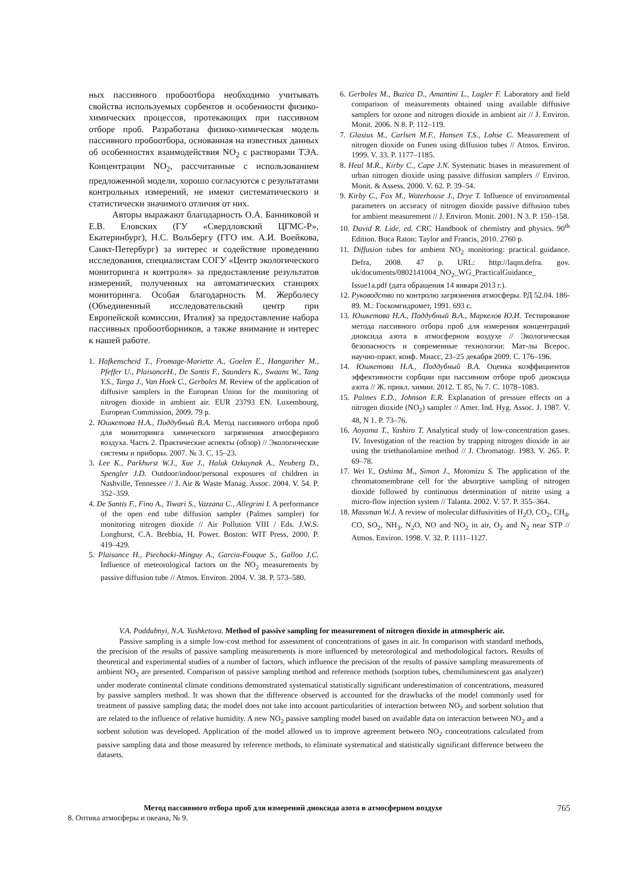ных пассивного пробоотбора необходимо учитывать свойства используемых сорбентов и особенности физико-химических процессов, протекающих при пассивном отборе проб. Разработана физико-химическая модель пассивного пробоотбора, основанная на известных данных об особенностях взаимодействия NO<sub>2</sub> с растворами ТЭА. Концентрации NO<sub>2</sub>, рассчитанные с использованием предложенной модели, хорошо согласуются с результатами контрольных измерений, не имеют систематического и статистически значимого отличия от них.
Авторы выражают благодарность О.А. Банниковой и Е.В. Еловских (ГУ «Свердловский ЦГМС-Р», Екатеринбург), Н.С. Вольбергу (ГГО им. А.И. Воейкова, Санкт-Петербург) за интерес и содействие проведению исследования, специалистам СОГУ «Центр экологического мониторинга и контроля» за предоставление результатов измерений, полученных на автоматических станциях мониторинга. Особая благодарность М. Жерболесу (Объединенный исследовательский центр при Европейской комиссии, Италия) за предоставление набора пассивных пробоотборников, а также внимание и интерес к нашей работе.
1. Hafkenscheid T., Fromage-Mariette A., Goelen E., Hangarther M., Pfeffer U., PlaisanceH., De Santis F., Saunders K., Swaans W., Tang Y.S., Targa J., Van Hoek C., Gerboles M. Review of the application of diffusive samplers in the European Union for the monitoring of nitrogen dioxide in ambient air. EUR 23793 EN. Luxembourg, European Commission, 2009. 79 p.
2. Юшкетова Н.А., Поддубный В.А. Метод пассивного отбора проб для мониторинга химического загрязнения атмосферного воздуха. Часть 2. Практические аспекты (обзор) // Экологические системы и приборы. 2007. № 3. С. 15–23.
3. Lee K., Parkhurst W.J., Xue J., Haluk Ozkaynak A., Neuberg D., Spengler J.D. Outdoor/indoor/personal exposures of children in Nashville, Tennessee // J. Air & Waste Manag. Assoc. 2004. V. 54. P. 352–359.
4. De Santis F., Fino A., Tiwari S., Vazzana C., Allegrini I. A performance of the open end tube diffusion sampler (Palmes sampler) for monitoring nitrogen dioxide // Air Pollution VIII / Eds. J.W.S. Longhurst, C.A. Brebbia, H. Power. Boston: WIT Press, 2000. P. 419–429.
5. Plaisance H., Piechocki-Minguy A., Garcia-Fouque S., Galloo J.C. Influence of meteorological factors on the NO<sub>2</sub> measurements by passive diffusion tube // Atmos. Environ. 2004. V. 38. P. 573–580.
6. Gerboles M., Buzica D., Amantini L., Lagler F. Laboratory and field comparison of measurements obtained using available diffusive samplers for ozone and nitrogen dioxide in ambient air // J. Environ. Monit. 2006. N 8. P. 112–119.
7. Glasius M., Carlsen M.F., Hansen T.S., Lohse C. Measurement of nitrogen dioxide on Funen using diffusion tubes // Atmos. Environ. 1999. V. 33. P. 1177–1185.
8. Heal M.R., Kirby C., Cape J.N. Systematic biases in measurement of urban nitrogen dioxide using passive diffusion samplers // Environ. Monit. & Assess. 2000. V. 62. P. 39–54.
9. Kirby C., Fox M., Waterhouse J., Drye T. Influence of environmental parameters on accuracy of nitrogen dioxide passive diffusion tubes for ambient measurement // J. Environ. Monit. 2001. N 3. P. 150–158.
10. David R. Lide, ed. CRC Handbook of chemistry and physics. 90<sup>th</sup> Edition. Boca Raton: Taylor and Francis, 2010. 2760 p.
11. Diffusion tubes for ambient NO<sub>2</sub> monitoring: practical guidance. Defra, 2008. 47 p. URL: http://laqm.defra. gov. uk/documents/0802141004_NO<sub>2</sub>_WG_PracticalGuidance_ Issue1a.pdf (дата обращения 14 января 2013 г.).
12. Руководство по контролю загрязнения атмосферы. РД 52.04. 186-89. М.: Госкомгидромет, 1991. 693 с.
13. Юшкетова Н.А., Поддубный В.А., Маркелов Ю.И. Тестирование метода пассивного отбора проб для измерения концентраций диоксида азота в атмосферном воздухе // Экологическая безопасность и современные технологии: Мат-лы Всерос. научно-практ. конф. Миасс, 23–25 декабря 2009. С. 176–196.
14. Юшкетова Н.А., Поддубный В.А. Оценка коэффициентов эффективности сорбции при пассивном отборе проб диоксида азота // Ж. прикл. химии. 2012. Т. 85, № 7. С. 1078–1083.
15. Palmes E.D., Johnson E.R. Explanation of pressure effects on a nitrogen dioxide (NO<sub>2</sub>) sampler // Amer. Ind. Hyg. Assoc. J. 1987. V. 48, N 1. P. 73–76.
16. Aoyama T., Yashiro T. Analytical study of low-concentration gases. IV. Investigation of the reaction by trapping nitrogen dioxide in air using the triethanolamine method // J. Chromatogr. 1983. V. 265. P. 69–78.
17. Wei Y., Oshima M., Simon J., Motomizu S. The application of the chromatomembrane cell for the absorptive sampling of nitrogen dioxide followed by continuous determination of nitrite using a micro-flow injection system // Talanta. 2002. V. 57. P. 355–364.
18. Massman W.J. A review of molecular diffusivities of H<sub>2</sub>O, CO<sub>2</sub>, CH<sub>4</sub>, CO, SO<sub>2</sub>, NH<sub>3</sub>, N<sub>2</sub>O, NO and NO<sub>2</sub> in air, O<sub>2</sub> and N<sub>2</sub> near STP // Atmos. Environ. 1998. V. 32. P. 1111–1127.
V.A. Poddubnyi, N.A. Yushketova. Method of passive sampling for measurement of nitrogen dioxide in atmospheric air.
Passive sampling is a simple low-cost method for assessment of concentrations of gases in air. In comparison with standard methods, the precision of the results of passive sampling measurements is more influenced by meteorological and methodological factors. Results of theoretical and experimental studies of a number of factors, which influence the precision of the results of passive sampling measurements of ambient NO<sub>2</sub> are presented. Comparison of passive sampling method and reference methods (sorption tubes, chemiluminescent gas analyzer) under moderate continental climate conditions demonstrated systematical statistically significant underestimation of concentrations, measured by passive samplers method. It was shown that the difference observed is accounted for the drawbacks of the model commonly used for treatment of passive sampling data; the model does not take into account particularities of interaction between NO<sub>2</sub> and sorbent solution that are related to the influence of relative humidity. A new NO<sub>2</sub> passive sampling model based on available data on interaction between NO<sub>2</sub> and a sorbent solution was developed. Application of the model allowed us to improve agreement between NO<sub>2</sub> concentrations calculated from passive sampling data and those measured by reference methods, to eliminate systematical and statistically significant difference between the datasets.
Метод пассивного отбора проб для измерений диоксида азота в атмосферном воздухе 765
8. Оптика атмосферы и океана, № 9.